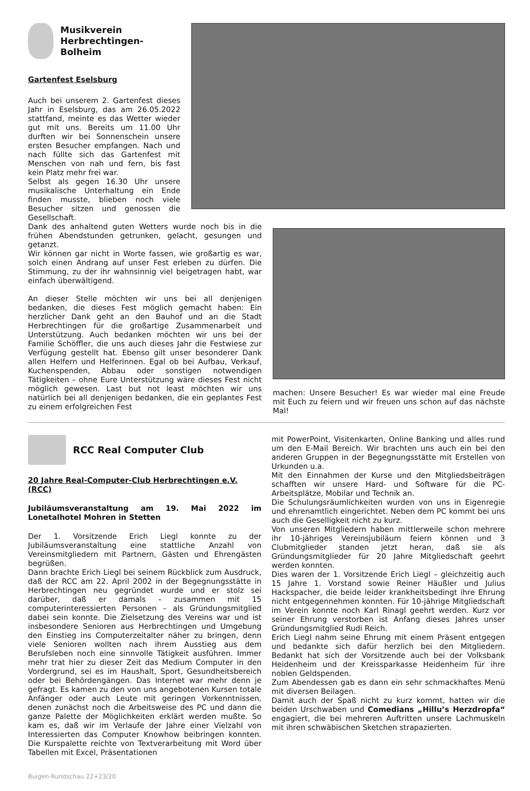Musikverein Herbrechtingen-Bolheim
Gartenfest Eselsburg
Auch bei unserem 2. Gartenfest dieses Jahr in Eselsburg, das am 26.05.2022 stattfand, meinte es das Wetter wieder gut mit uns. Bereits um 11.00 Uhr durften wir bei Sonnenschein unsere ersten Besucher empfangen. Nach und nach füllte sich das Gartenfest mit Menschen von nah und fern, bis fast kein Platz mehr frei war.
Selbst als gegen 16.30 Uhr unsere musikalische Unterhaltung ein Ende finden musste, blieben noch viele Besucher sitzen und genossen die Gesellschaft.
Dank des anhaltend guten Wetters wurde noch bis in die frühen Abendstunden getrunken, gelacht, gesungen und getanzt.
Wir können gar nicht in Worte fassen, wie großartig es war, solch einen Andrang auf unser Fest erleben zu dürfen. Die Stimmung, zu der ihr wahnsinnig viel beigetragen habt, war einfach überwältigend.
An dieser Stelle möchten wir uns bei all denjenigen bedanken, die dieses Fest möglich gemacht haben: Ein herzlicher Dank geht an den Bauhof und an die Stadt Herbrechtingen für die großartige Zusammenarbeit und Unterstützung. Auch bedanken möchten wir uns bei der Familie Schöffler, die uns auch dieses Jahr die Festwiese zur Verfügung gestellt hat. Ebenso gilt unser besonderer Dank allen Helfern und Helferinnen. Egal ob bei Aufbau, Verkauf, Kuchenspenden, Abbau oder sonstigen notwendigen Tätigkeiten – ohne Eure Unterstützung wäre dieses Fest nicht möglich gewesen. Last but not least möchten wir uns natürlich bei all denjenigen bedanken, die ein geplantes Fest zu einem erfolgreichen Fest
machen: Unsere Besucher! Es war wieder mal eine Freude mit Euch zu feiern und wir freuen uns schon auf das nächste Mal!
RCC Real Computer Club
20 Jahre Real-Computer-Club Herbrechtingen e.V. (RCC)
Jubiläumsveranstaltung am 19. Mai 2022 im Lonetalhotel Mohren in Stetten
Der 1. Vorsitzende Erich Liegl konnte zu der Jubiläumsveranstaltung eine stattliche Anzahl von Vereinsmitgliedern mit Partnern, Gästen und Ehrengästen begrüßen.
Dann brachte Erich Liegl bei seinem Rückblick zum Ausdruck, daß der RCC am 22. April 2002 in der Begegnungsstätte in Herbrechtingen neu gegründet wurde und er stolz sei darüber, daß er damals – zusammen mit 15 computerinteressierten Personen – als Gründungsmitglied dabei sein konnte. Die Zielsetzung des Vereins war und ist insbesondere Senioren aus Herbrechtingen und Umgebung den Einstieg ins Computerzeitalter näher zu bringen, denn viele Senioren wollten nach ihrem Ausstieg aus dem Berufsleben noch eine sinnvolle Tätigkeit ausführen. Immer mehr trat hier zu dieser Zeit das Medium Computer in den Vordergrund, sei es im Haushalt, Sport, Gesundheitsbereich oder bei Behördengängen. Das Internet war mehr denn je gefragt. Es kamen zu den von uns angebotenen Kursen totale Anfänger oder auch Leute mit geringen Vorkenntnissen, denen zunächst noch die Arbeitsweise des PC und dann die ganze Palette der Möglichkeiten erklärt werden mußte. So kam es, daß wir im Verlaufe der Jahre einer Vielzahl von Interessierten das Computer Knowhow beibringen konnten. Die Kurspalette reichte von Textverarbeitung mit Word über Tabellen mit Excel, Präsentationen
mit PowerPoint, Visitenkarten, Online Banking und alles rund um den E-Mail Bereich. Wir brachten uns auch ein bei den anderen Gruppen in der Begegnungsstätte mit Erstellen von Urkunden u.a.
Mit den Einnahmen der Kurse und den Mitgliedsbeiträgen schafften wir unsere Hard- und Software für die PC-Arbeitsplätze, Mobilar und Technik an.
Die Schulungsräumlichkeiten wurden von uns in Eigenregie und ehrenamtlich eingerichtet. Neben dem PC kommt bei uns auch die Geselligkeit nicht zu kurz.
Von unseren Mitgliedern haben mittlerweile schon mehrere ihr 10-jähriges Vereinsjubiläum feiern können und 3 Clubmitglieder standen jetzt heran, daß sie als Gründungsmitglieder für 20 Jahre Mitgliedschaft geehrt werden konnten.
Dies waren der 1. Vorsitzende Erich Liegl – gleichzeitig auch 15 Jahre 1. Vorstand sowie Reiner Häußler und Julius Hackspacher, die beide leider krankheitsbedingt ihre Ehrung nicht entgegennehmen konnten. Für 10-jährige Mitgliedschaft im Verein konnte noch Karl Rinagl geehrt werden. Kurz vor seiner Ehrung verstorben ist Anfang dieses Jahres unser Gründungsmitglied Rudi Reich.
Erich Liegl nahm seine Ehrung mit einem Präsent entgegen und bedankte sich dafür herzlich bei den Mitgliedern. Bedankt hat sich der Vorsitzende auch bei der Volksbank Heidenheim und der Kreissparkasse Heidenheim für ihre noblen Geldspenden.
Zum Abendessen gab es dann ein sehr schmackhaftes Menü mit diversen Beilagen.
Damit auch der Spaß nicht zu kurz kommt, hatten wir die beiden Urschwaben und Comedians „Hillu’s Herzdropfa“ engagiert, die bei mehreren Auftritten unsere Lachmuskeln mit ihren schwäbischen Sketchen strapazierten.
Buigen-Rundschau 22+23/20